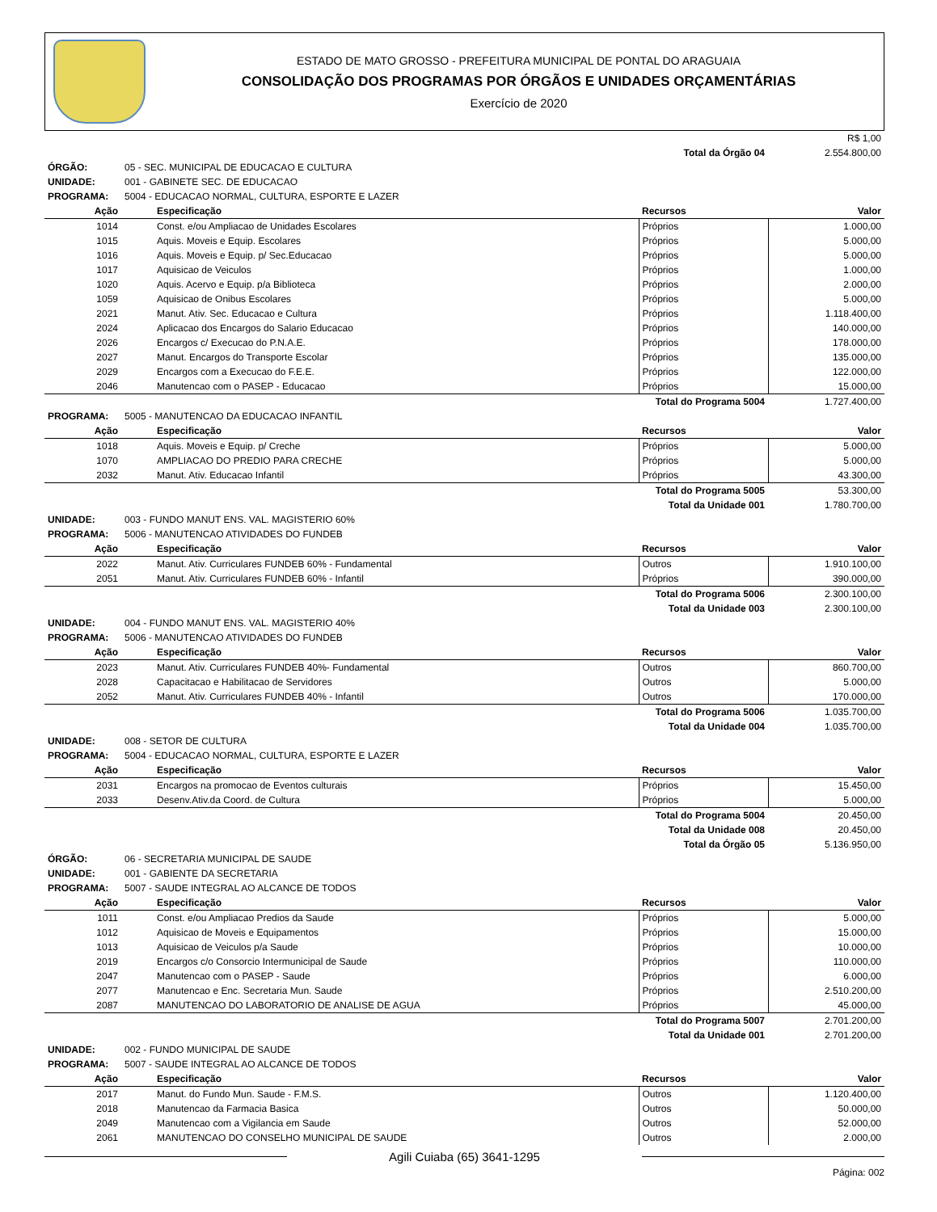ESTADO DE MATO GROSSO - PREFEITURA MUNICIPAL DE PONTAL DO ARAGUAIA
CONSOLIDAÇÃO DOS PROGRAMAS POR ÓRGÃOS E UNIDADES ORÇAMENTÁRIAS
Exercício de 2020
| R$ 1,00 | | | | |
| | | | Total da Órgão 04 | 2.554.800,00 |
| ÓRGÃO: | 05 - SEC. MUNICIPAL DE EDUCACAO E CULTURA | | | |
| UNIDADE: | 001 - GABINETE SEC. DE EDUCACAO | | | |
| PROGRAMA: | 5004 - EDUCACAO NORMAL, CULTURA, ESPORTE E LAZER | | | |
| Ação | | Especificação | Recursos | Valor |
| 1014 | | Const. e/ou Ampliacao de Unidades Escolares | Próprios | 1.000,00 |
| 1015 | | Aquis. Moveis e Equip. Escolares | Próprios | 5.000,00 |
| 1016 | | Aquis. Moveis e Equip. p/ Sec.Educacao | Próprios | 5.000,00 |
| 1017 | | Aquisicao de Veiculos | Próprios | 1.000,00 |
| 1020 | | Aquis. Acervo e Equip. p/a Biblioteca | Próprios | 2.000,00 |
| 1059 | | Aquisicao de Onibus Escolares | Próprios | 5.000,00 |
| 2021 | | Manut. Ativ. Sec. Educacao e Cultura | Próprios | 1.118.400,00 |
| 2024 | | Aplicacao dos Encargos do Salario Educacao | Próprios | 140.000,00 |
| 2026 | | Encargos c/ Execucao do P.N.A.E. | Próprios | 178.000,00 |
| 2027 | | Manut. Encargos do Transporte Escolar | Próprios | 135.000,00 |
| 2029 | | Encargos com a Execucao do F.E.E. | Próprios | 122.000,00 |
| 2046 | | Manutencao com o PASEP - Educacao | Próprios | 15.000,00 |
| | | | Total do Programa 5004 | 1.727.400,00 |
| PROGRAMA: | 5005 - MANUTENCAO DA EDUCACAO INFANTIL | | | |
| Ação | | Especificação | Recursos | Valor |
| 1018 | | Aquis. Moveis e Equip. p/ Creche | Próprios | 5.000,00 |
| 1070 | | AMPLIACAO DO PREDIO PARA CRECHE | Próprios | 5.000,00 |
| 2032 | | Manut. Ativ. Educacao Infantil | Próprios | 43.300,00 |
| | | | Total do Programa 5005 | 53.300,00 |
| | | | Total da Unidade 001 | 1.780.700,00 |
| UNIDADE: | 003 - FUNDO MANUT ENS. VAL. MAGISTERIO 60% | | | |
| PROGRAMA: | 5006 - MANUTENCAO ATIVIDADES DO FUNDEB | | | |
| Ação | | Especificação | Recursos | Valor |
| 2022 | | Manut. Ativ. Curriculares FUNDEB 60% - Fundamental | Outros | 1.910.100,00 |
| 2051 | | Manut. Ativ. Curriculares FUNDEB 60% - Infantil | Próprios | 390.000,00 |
| | | | Total do Programa 5006 | 2.300.100,00 |
| | | | Total da Unidade 003 | 2.300.100,00 |
| UNIDADE: | 004 - FUNDO MANUT ENS. VAL. MAGISTERIO 40% | | | |
| PROGRAMA: | 5006 - MANUTENCAO ATIVIDADES DO FUNDEB | | | |
| Ação | | Especificação | Recursos | Valor |
| 2023 | | Manut. Ativ. Curriculares FUNDEB 40%- Fundamental | Outros | 860.700,00 |
| 2028 | | Capacitacao e Habilitacao de Servidores | Outros | 5.000,00 |
| 2052 | | Manut. Ativ. Curriculares FUNDEB 40% - Infantil | Outros | 170.000,00 |
| | | | Total do Programa 5006 | 1.035.700,00 |
| | | | Total da Unidade 004 | 1.035.700,00 |
| UNIDADE: | 008 - SETOR DE CULTURA | | | |
| PROGRAMA: | 5004 - EDUCACAO NORMAL, CULTURA, ESPORTE E LAZER | | | |
| Ação | | Especificação | Recursos | Valor |
| 2031 | | Encargos na promocao de Eventos culturais | Próprios | 15.450,00 |
| 2033 | | Desenv.Ativ.da Coord. de Cultura | Próprios | 5.000,00 |
| | | | Total do Programa 5004 | 20.450,00 |
| | | | Total da Unidade 008 | 20.450,00 |
| | | | Total da Órgão 05 | 5.136.950,00 |
| ÓRGÃO: | 06 - SECRETARIA MUNICIPAL DE SAUDE | | | |
| UNIDADE: | 001 - GABIENTE DA SECRETARIA | | | |
| PROGRAMA: | 5007 - SAUDE INTEGRAL AO ALCANCE DE TODOS | | | |
| Ação | | Especificação | Recursos | Valor |
| 1011 | | Const. e/ou Ampliacao Predios da Saude | Próprios | 5.000,00 |
| 1012 | | Aquisicao de Moveis e Equipamentos | Próprios | 15.000,00 |
| 1013 | | Aquisicao de Veiculos p/a Saude | Próprios | 10.000,00 |
| 2019 | | Encargos c/o Consorcio Intermunicipal de Saude | Próprios | 110.000,00 |
| 2047 | | Manutencao com o PASEP - Saude | Próprios | 6.000,00 |
| 2077 | | Manutencao e Enc. Secretaria Mun. Saude | Próprios | 2.510.200,00 |
| 2087 | | MANUTENCAO DO LABORATORIO DE ANALISE DE AGUA | Próprios | 45.000,00 |
| | | | Total do Programa 5007 | 2.701.200,00 |
| | | | Total da Unidade 001 | 2.701.200,00 |
| UNIDADE: | 002 - FUNDO MUNICIPAL DE SAUDE | | | |
| PROGRAMA: | 5007 - SAUDE INTEGRAL AO ALCANCE DE TODOS | | | |
| Ação | | Especificação | Recursos | Valor |
| 2017 | | Manut. do Fundo Mun. Saude - F.M.S. | Outros | 1.120.400,00 |
| 2018 | | Manutencao da Farmacia Basica | Outros | 50.000,00 |
| 2049 | | Manutencao com a Vigilancia em Saude | Outros | 52.000,00 |
| 2061 | | MANUTENCAO DO CONSELHO MUNICIPAL DE SAUDE | Outros | 2.000,00 |
Agili Cuiaba (65) 3641-1295
Página: 002